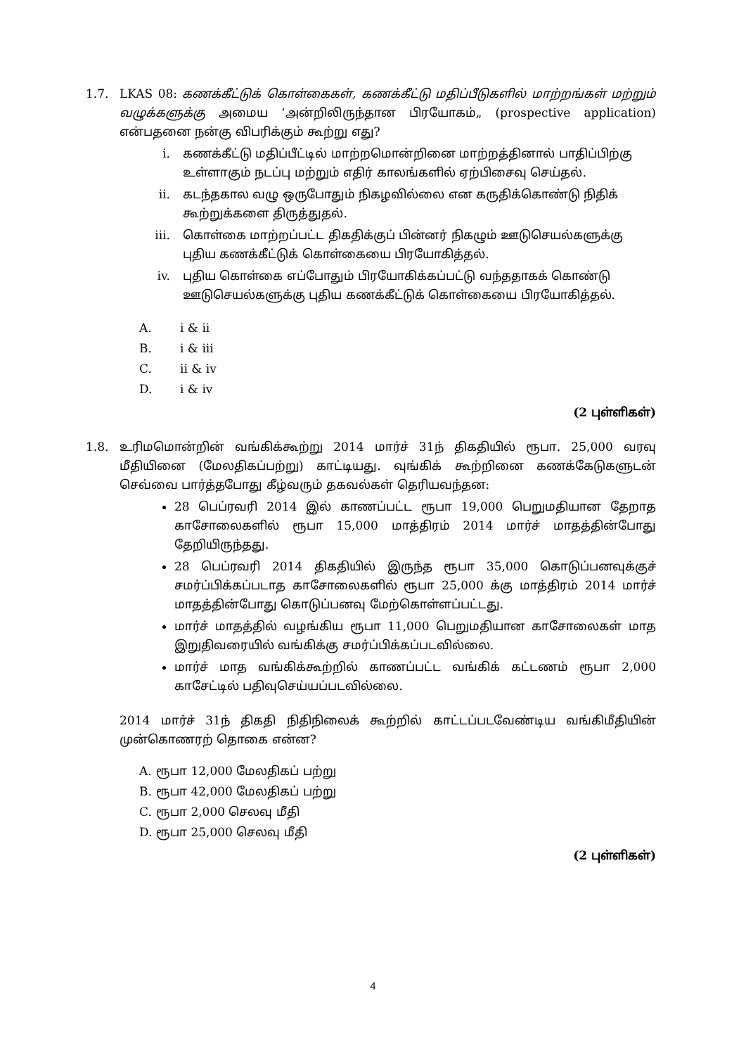1.7. LKAS 08: கணக்கீட்டுக் கொள்கைகள், கணக்கீட்டு மதிப்பீடுகளில் மாற்றங்கள் மற்றும் வழுக்களுக்கு அமைய ‘அன்றிலிருந்தான பிரயோகம்„ (prospective application) என்பதனை நன்கு விபரிக்கும் கூற்று எது?
i. கணக்கீட்டு மதிப்பீட்டில் மாற்றமொன்றினை மாற்றத்தினால் பாதிப்பிற்கு உள்ளாகும் நடப்பு மற்றும் எதிர் காலங்களில் ஏற்பிசைவு செய்தல்.
ii. கடந்தகால வழு ஒருபோதும் நிகழவில்லை என கருதிக்கொண்டு நிதிக் கூற்றுக்களை திருத்துதல்.
iii. கொள்கை மாற்றப்பட்ட திகதிக்குப் பின்னர் நிகழும் ஊடுசெயல்களுக்கு புதிய கணக்கீட்டுக் கொள்கையை பிரயோகித்தல்.
iv. புதிய கொள்கை எப்போதும் பிரயோகிக்கப்பட்டு வந்ததாகக் கொண்டு ஊடுசெயல்களுக்கு புதிய கணக்கீட்டுக் கொள்கையை பிரயோகித்தல்.
A. i & ii
B. i & iii
C. ii & iv
D. i & iv
(2 புள்ளிகள்)
1.8. உரிமமொன்றின் வங்கிக்கூற்று 2014 மார்ச் 31ந் திகதியில் ரூபா. 25,000 வரவு மீதியினை (மேலதிகப்பற்று) காட்டியது. வுங்கிக் கூற்றினை கணக்கேடுகளுடன் செவ்வை பார்த்தபோது கீழ்வரும் தகவல்கள் தெரியவந்தன:
28 பெப்ரவரி 2014 இல் காணப்பட்ட ரூபா 19,000 பெறுமதியான தேறாத காசோலைகளில் ரூபா 15,000 மாத்திரம் 2014 மார்ச் மாதத்தின்போது தேறியிருந்தது.
28 பெப்ரவரி 2014 திகதியில் இருந்த ரூபா 35,000 கொடுப்பனவுக்குச் சமர்ப்பிக்கப்படாத காசோலைகளில் ரூபா 25,000 க்கு மாத்திரம் 2014 மார்ச் மாதத்தின்போது கொடுப்பனவு மேற்கொள்ளப்பட்டது.
மார்ச் மாதத்தில் வழங்கிய ரூபா 11,000 பெறுமதியான காசோலைகள் மாத இறுதிவரையில் வங்கிக்கு சமர்ப்பிக்கப்படவில்லை.
மார்ச் மாத வங்கிக்கூற்றில் காணப்பட்ட வங்கிக் கட்டணம் ரூபா 2,000 காசேட்டில் பதிவுசெய்யப்படவில்லை.
2014 மார்ச் 31ந் திகதி நிதிநிலைக் கூற்றில் காட்டப்படவேண்டிய வங்கிமீதியின் முன்கொணரற் தொகை என்ன?
A. ரூபா 12,000 மேலதிகப் பற்று
B. ரூபா 42,000 மேலதிகப் பற்று
C. ரூபா 2,000 செலவு மீதி
D. ரூபா 25,000 செலவு மீதி
(2 புள்ளிகள்)
4